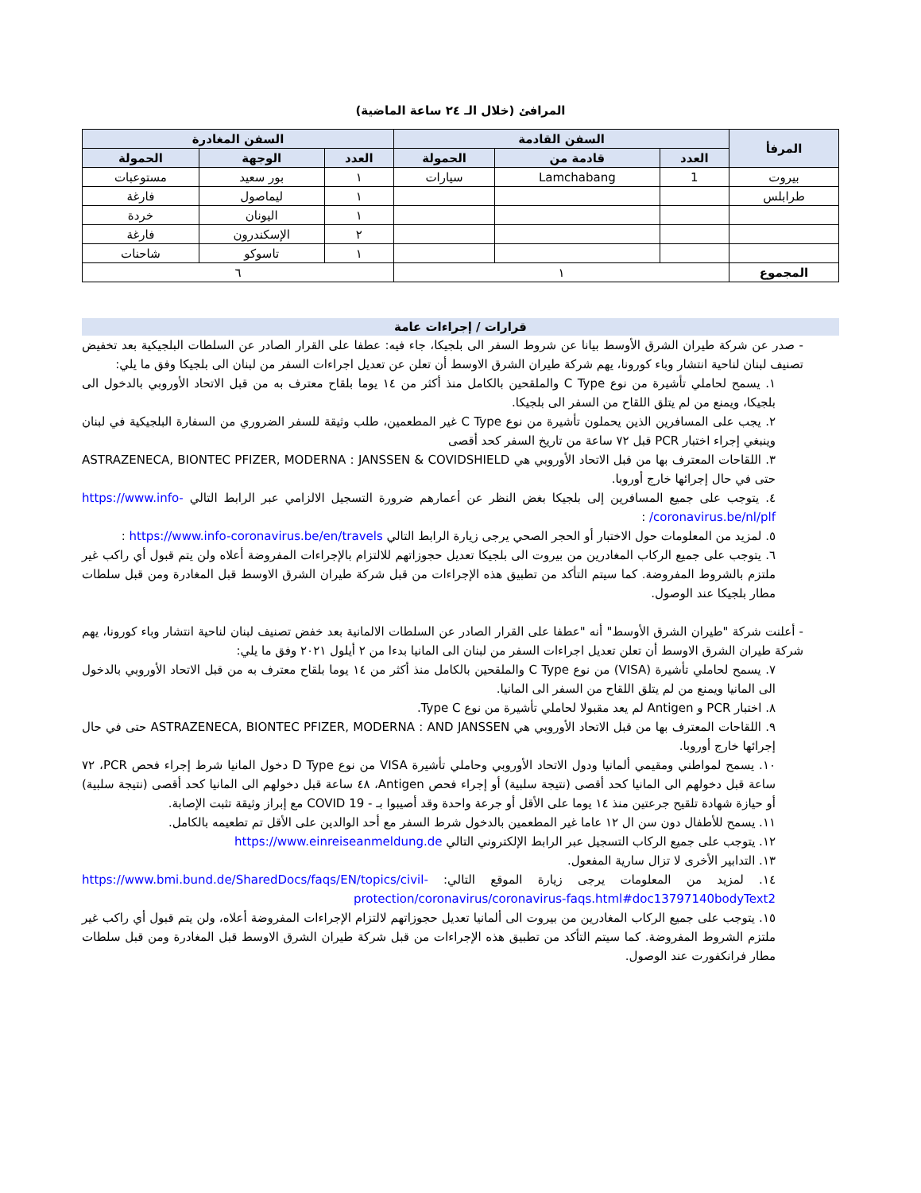المرافئ (خلال الـ ٢٤ ساعة الماضية)
| المرفأ | السفن القادمة | | | السفن المغادرة | | |
| --- | --- | --- | --- | --- | --- | --- |
| | العدد | قادمة من | الحمولة | العدد | الوجهة | الحمولة |
| بيروت | 1 | Lamchabang | سيارات | ١ | بور سعيد | مستوعبات |
| طرابلس | | | | ١ | ليماصول | فارغة |
| | | | | ١ | اليونان | خردة |
| | | | | ٢ | الإسكندرون | فارغة |
| | | | | ١ | تاسوكو | شاحنات |
| المجموع | ١ | | | ٦ | | |
قرارات / إجراءات عامة
- صدر عن شركة طيران الشرق الأوسط بيانا عن شروط السفر الى بلجيكا، جاء فيه: عطفا على القرار الصادر عن السلطات البلجيكية بعد تخفيض تصنيف لبنان لناحية انتشار وباء كورونا، يهم شركة طيران الشرق الاوسط أن تعلن عن تعديل اجراءات السفر من لبنان الى بلجيكا وفق ما يلي:
١. يسمح لحاملي تأشيرة من نوع C Type والملقحين بالكامل منذ أكثر من ١٤ يوما بلقاح معترف به من قبل الاتحاد الأوروبي بالدخول الى بلجيكا، ويمنع من لم يتلق اللقاح من السفر الى بلجيكا.
٢. يجب على المسافرين الذين يحملون تأشيرة من نوع C Type غير المطعمين، طلب وثيقة للسفر الضروري من السفارة البلجيكية في لبنان وينبغي إجراء اختبار PCR قبل ٧٢ ساعة من تاريخ السفر كحد أقصى
٣. اللقاحات المعترف بها من قبل الاتحاد الأوروبي هي ASTRAZENECA, BIONTEC PFIZER, MODERNA : JANSSEN & COVIDSHIELD حتى في حال إجرائها خارج أوروبا.
٤. يتوجب على جميع المسافرين إلى بلجيكا بغض النظر عن أعمارهم ضرورة التسجيل الالزامي عبر الرابط التالي https://www.info-coronavirus.be/nl/plf/ :
٥. لمزيد من المعلومات حول الاختبار أو الحجر الصحي يرجى زيارة الرابط التالي https://www.info-coronavirus.be/en/travels :
٦. يتوجب على جميع الركاب المغادرين من بيروت الى بلجيكا تعديل حجوزاتهم للالتزام بالإجراءات المفروضة أعلاه ولن يتم قبول أي راكب غير ملتزم بالشروط المفروضة. كما سيتم التأكد من تطبيق هذه الإجراءات من قبل شركة طيران الشرق الاوسط قبل المغادرة ومن قبل سلطات مطار بلجيكا عند الوصول.
- أعلنت شركة "طيران الشرق الأوسط" أنه "عطفا على القرار الصادر عن السلطات الالمانية بعد خفض تصنيف لبنان لناحية انتشار وباء كورونا، يهم شركة طيران الشرق الاوسط أن تعلن تعديل اجراءات السفر من لبنان الى المانيا بدءا من ٢ أيلول ٢٠٢١ وفق ما يلي:
٧. يسمح لحاملي تأشيرة (VISA) من نوع C Type والملقحين بالكامل منذ أكثر من ١٤ يوما بلقاح معترف به من قبل الاتحاد الأوروبي بالدخول الى المانيا ويمنع من لم يتلق اللقاح من السفر الى المانيا.
٨. اختبار PCR و Antigen لم يعد مقبولا لحاملي تأشيرة من نوع Type C.
٩. اللقاحات المعترف بها من قبل الاتحاد الأوروبي هي ASTRAZENECA, BIONTEC PFIZER, MODERNA : AND JANSSEN حتى في حال إجرائها خارج أوروبا.
١٠. يسمح لمواطني ومقيمي ألمانيا ودول الاتحاد الأوروبي وحاملي تأشيرة VISA من نوع D Type دخول المانيا شرط إجراء فحص PCR، ٧٢ ساعة قبل دخولهم الى المانيا كحد أقصى (نتيجة سلبية) أو إجراء فحص Antigen، ٤٨ ساعة قبل دخولهم الى المانيا كحد أقصى (نتيجة سلبية) أو حيازة شهادة تلقيح جرعتين منذ ١٤ يوما على الأقل أو جرعة واحدة وقد أصيبوا بـ - COVID 19 مع إبراز وثيقة تثبت الإصابة.
١١. يسمح للأطفال دون سن ال ١٢ عاما غير المطعمين بالدخول شرط السفر مع أحد الوالدين على الأقل تم تطعيمه بالكامل.
١٢. يتوجب على جميع الركاب التسجيل عبر الرابط الإلكتروني التالي https://www.einreiseanmeldung.de
١٣. التدابير الأخرى لا تزال سارية المفعول.
١٤. لمزيد من المعلومات يرجى زيارة الموقع التالي: https://www.bmi.bund.de/SharedDocs/faqs/EN/topics/civil-protection/coronavirus/coronavirus-faqs.html#doc13797140bodyText2
١٥. يتوجب على جميع الركاب المغادرين من بيروت الى ألمانيا تعديل حجوزاتهم لالتزام الإجراءات المفروضة أعلاه، ولن يتم قبول أي راكب غير ملتزم الشروط المفروضة. كما سيتم التأكد من تطبيق هذه الإجراءات من قبل شركة طيران الشرق الاوسط قبل المغادرة ومن قبل سلطات مطار فرانكفورت عند الوصول.